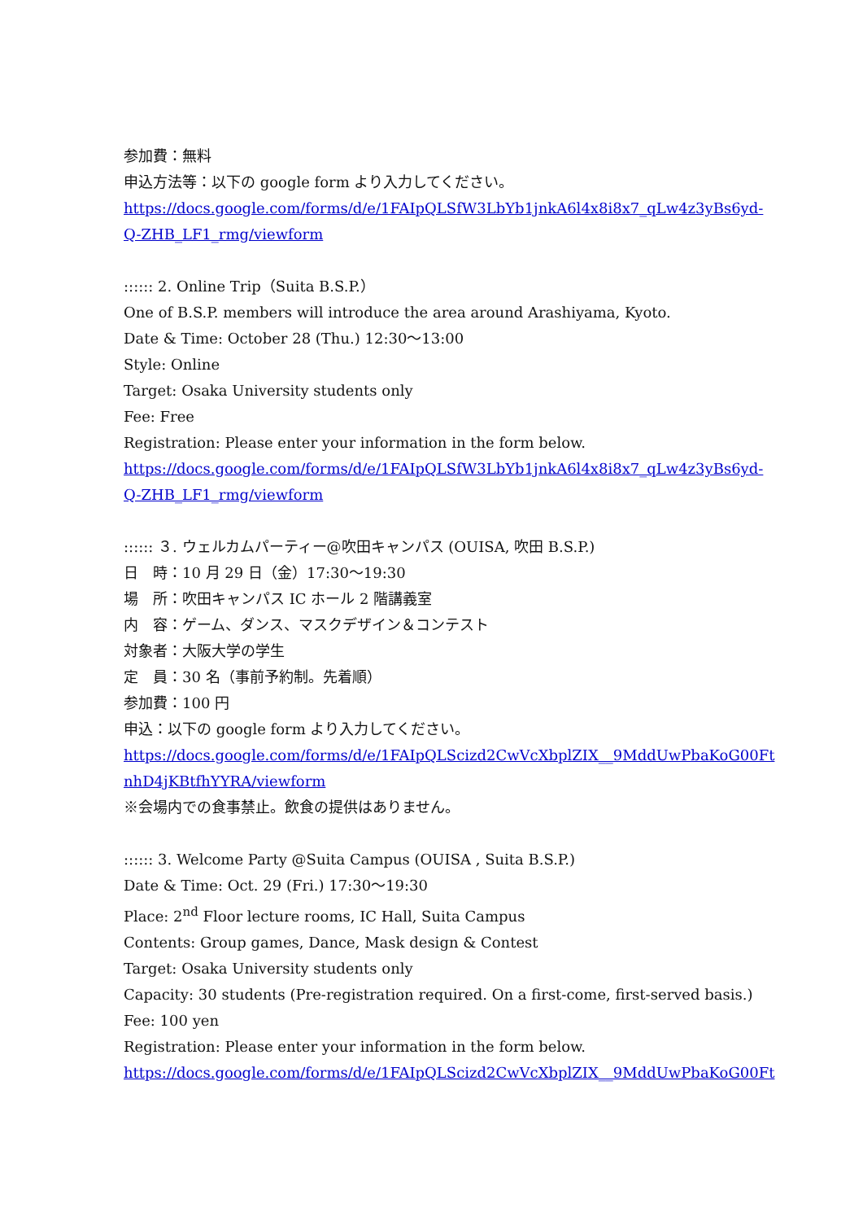参加費：無料
申込方法等：以下の google form より入力してください。
https://docs.google.com/forms/d/e/1FAIpQLSfW3LbYb1jnkA6l4x8i8x7_qLw4z3yBs6yd-
Q-ZHB_LF1_rmg/viewform
:::::: 2. Online Trip（Suita B.S.P.）
One of B.S.P. members will introduce the area around Arashiyama, Kyoto.
Date & Time: October 28 (Thu.) 12:30～13:00
Style: Online
Target: Osaka University students only
Fee: Free
Registration: Please enter your information in the form below.
https://docs.google.com/forms/d/e/1FAIpQLSfW3LbYb1jnkA6l4x8i8x7_qLw4z3yBs6yd-
Q-ZHB_LF1_rmg/viewform
:::::: ３. ウェルカムパーティー@吹田キャンパス (OUISA, 吹田 B.S.P.)
日　時：10 月 29 日（金）17:30～19:30
場　所：吹田キャンパス IC ホール 2 階講義室
内　容：ゲーム、ダンス、マスクデザイン＆コンテスト
対象者：大阪大学の学生
定　員：30 名（事前予約制。先着順）
参加費：100 円
申込：以下の google form より入力してください。
https://docs.google.com/forms/d/e/1FAIpQLScizd2CwVcXbplZIX__9MddUwPbaKoG00Ft
nhD4jKBtfhYYRA/viewform
※会場内での食事禁止。飲食の提供はありません。
:::::: 3. Welcome Party @Suita Campus (OUISA , Suita B.S.P.)
Date & Time: Oct. 29 (Fri.) 17:30～19:30
Place: 2<sup>nd</sup> Floor lecture rooms, IC Hall, Suita Campus
Contents: Group games, Dance, Mask design & Contest
Target: Osaka University students only
Capacity: 30 students (Pre-registration required. On a first-come, first-served basis.)
Fee: 100 yen
Registration: Please enter your information in the form below.
https://docs.google.com/forms/d/e/1FAIpQLScizd2CwVcXbplZIX__9MddUwPbaKoG00Ft